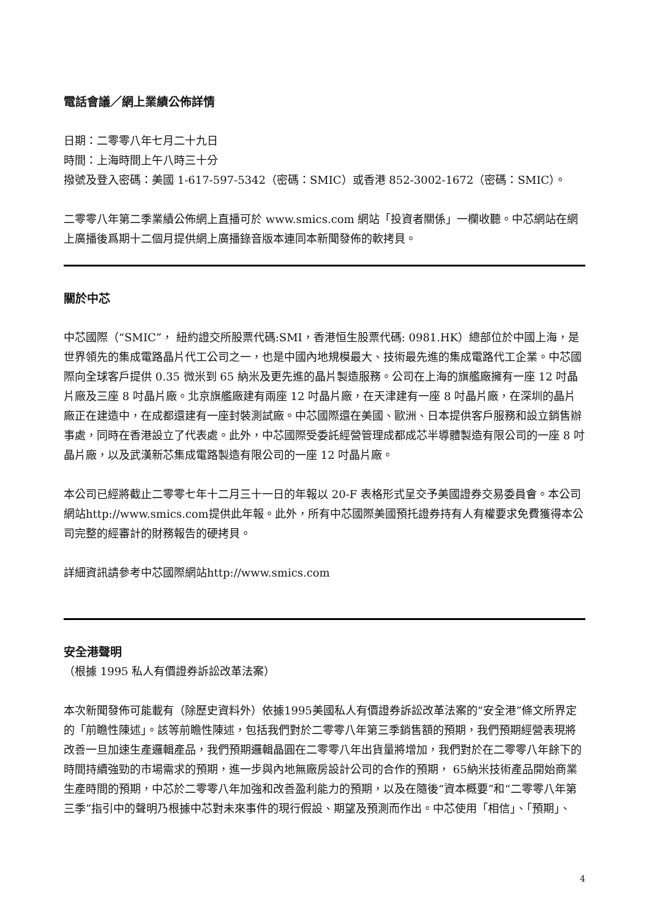電話會議／網上業績公佈詳情
日期：二零零八年七月二十九日
時間：上海時間上午八時三十分
撥號及登入密碼：美國 1-617-597-5342（密碼：SMIC）或香港 852-3002-1672（密碼：SMIC）。
二零零八年第二季業績公佈網上直播可於 www.smics.com 網站「投資者關係」一欄收聽。中芯網站在網上廣播後爲期十二個月提供網上廣播錄音版本連同本新聞發佈的軟拷貝。
關於中芯
中芯國際（“SMIC”， 紐約證交所股票代碼:SMI，香港恒生股票代碼: 0981.HK）總部位於中國上海，是世界領先的集成電路晶片代工公司之一，也是中國內地規模最大、技術最先進的集成電路代工企業。中芯國際向全球客戶提供 0.35 微米到 65 納米及更先進的晶片製造服務。公司在上海的旗艦廠擁有一座 12 吋晶片廠及三座 8 吋晶片廠。北京旗艦廠建有兩座 12 吋晶片廠，在天津建有一座 8 吋晶片廠，在深圳的晶片廠正在建造中，在成都還建有一座封裝測試廠。中芯國際還在美國、歐洲、日本提供客戶服務和設立銷售辦事處，同時在香港設立了代表處。此外，中芯國際受委託經營管理成都成芯半導體製造有限公司的一座 8 吋晶片廠，以及武漢新芯集成電路製造有限公司的一座 12 吋晶片廠。
本公司已經將截止二零零七年十二月三十一日的年報以 20-F 表格形式呈交予美國證券交易委員會。本公司網站http://www.smics.com提供此年報。此外，所有中芯國際美國預托證券持有人有權要求免費獲得本公司完整的經審計的財務報告的硬拷貝。
詳細資訊請參考中芯國際網站http://www.smics.com
安全港聲明
（根據 1995 私人有價證券訴訟改革法案）
本次新聞發佈可能載有（除歷史資料外）依據1995美國私人有價證券訴訟改革法案的“安全港”條文所界定的「前瞻性陳述」。該等前瞻性陳述，包括我們對於二零零八年第三季銷售額的預期，我們預期經營表現將改善一旦加速生產邏輯產品，我們預期邏輯晶圓在二零零八年出貨量將增加，我們對於在二零零八年餘下的時間持續強勁的市場需求的預期，進一步與內地無廠房設計公司的合作的預期， 65納米技術產品開始商業生產時間的預期，中芯於二零零八年加強和改善盈利能力的預期，以及在隨後“資本概要”和“二零零八年第三季”指引中的聲明乃根據中芯對未來事件的現行假設、期望及預測而作出。中芯使用「相信」、「預期」、
4